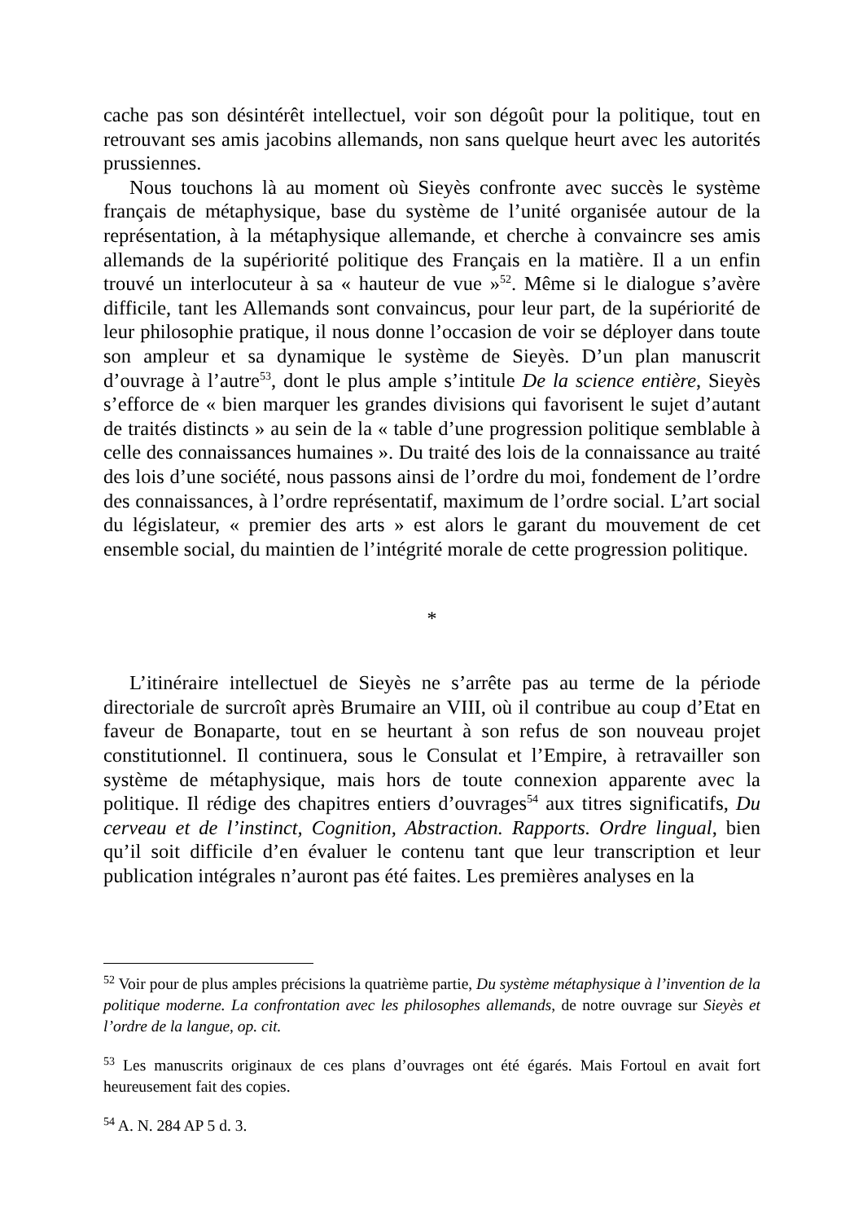cache pas son désintérêt intellectuel, voir son dégoût pour la politique, tout en retrouvant ses amis jacobins allemands, non sans quelque heurt avec les autorités prussiennes.
Nous touchons là au moment où Sieyès confronte avec succès le système français de métaphysique, base du système de l’unité organisée autour de la représentation, à la métaphysique allemande, et cherche à convaincre ses amis allemands de la supériorité politique des Français en la matière. Il a un enfin trouvé un interlocuteur à sa « hauteur de vue »<sup>52</sup>. Même si le dialogue s’avère difficile, tant les Allemands sont convaincus, pour leur part, de la supériorité de leur philosophie pratique, il nous donne l’occasion de voir se déployer dans toute son ampleur et sa dynamique le système de Sieyès. D’un plan manuscrit d’ouvrage à l’autre<sup>53</sup>, dont le plus ample s’intitule De la science entière, Sieyès s’efforce de « bien marquer les grandes divisions qui favorisent le sujet d’autant de traités distincts » au sein de la « table d’une progression politique semblable à celle des connaissances humaines ». Du traité des lois de la connaissance au traité des lois d’une société, nous passons ainsi de l’ordre du moi, fondement de l’ordre des connaissances, à l’ordre représentatif, maximum de l’ordre social. L’art social du législateur, « premier des arts » est alors le garant du mouvement de cet ensemble social, du maintien de l’intégrité morale de cette progression politique.
*
L’itinéraire intellectuel de Sieyès ne s’arrête pas au terme de la période directoriale de surcroît après Brumaire an VIII, où il contribue au coup d’Etat en faveur de Bonaparte, tout en se heurtant à son refus de son nouveau projet constitutionnel. Il continuera, sous le Consulat et l’Empire, à retravailler son système de métaphysique, mais hors de toute connexion apparente avec la politique. Il rédige des chapitres entiers d’ouvrages<sup>54</sup> aux titres significatifs, Du cerveau et de l’instinct, Cognition, Abstraction. Rapports. Ordre lingual, bien qu’il soit difficile d’en évaluer le contenu tant que leur transcription et leur publication intégrales n’auront pas été faites. Les premières analyses en la
<sup>52</sup> Voir pour de plus amples précisions la quatrième partie, Du système métaphysique à l’invention de la politique moderne. La confrontation avec les philosophes allemands, de notre ouvrage sur Sieyès et l’ordre de la langue, op. cit.
<sup>53</sup> Les manuscrits originaux de ces plans d’ouvrages ont été égarés. Mais Fortoul en avait fort heureusement fait des copies.
<sup>54</sup> A. N. 284 AP 5 d. 3.